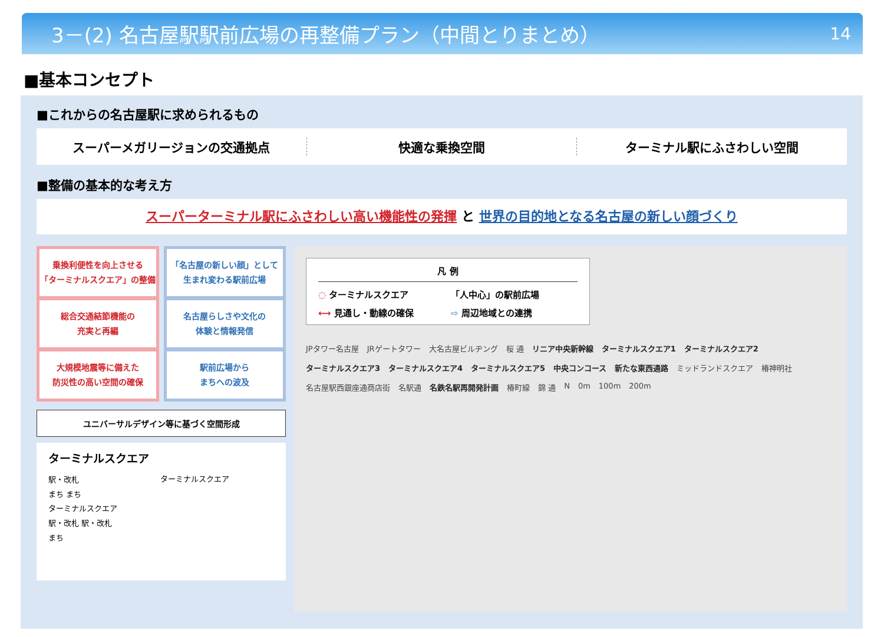3－(2) 名古屋駅駅前広場の再整備プラン（中間とりまとめ） 14
■基本コンセプト
■これからの名古屋駅に求められるもの
スーパーメガリージョンの交通拠点 快適な乗換空間 ターミナル駅にふさわしい空間
■整備の基本的な考え方
スーパーターミナル駅にふさわしい高い機能性の発揮 と 世界の目的地となる名古屋の新しい顔づくり
乗換利便性を向上させる
「ターミナルスクエア」の整備
総合交通結節機能の
充実と再編
大規模地震等に備えた
防災性の高い空間の確保
「名古屋の新しい顔」として
生まれ変わる駅前広場
名古屋らしさや文化の
体験と情報発信
駅前広場から
まちへの波及
ユニバーサルデザイン等に基づく空間形成
ターミナルスクエア
駅・改札
まち まち
ターミナルスクエア
駅・改札 駅・改札
まち
ターミナルスクエア
凡 例
◌ ターミナルスクエア 「人中心」の駅前広場 ⟷ 見通し・動線の確保 ⇨ 周辺地域との連携
JPタワー名古屋 JRゲートタワー 大名古屋ビルヂング 桜 通 リニア中央新幹線 ターミナルスクエア1 ターミナルスクエア2 ターミナルスクエア3 ターミナルスクエア4 ターミナルスクエア5 中央コンコース 新たな東西通路 ミッドランドスクエア 椿神明社 名古屋駅西銀座通商店街 名駅通 名鉄名駅再開発計画 椿町線 錦 通 N 0m 100m 200m